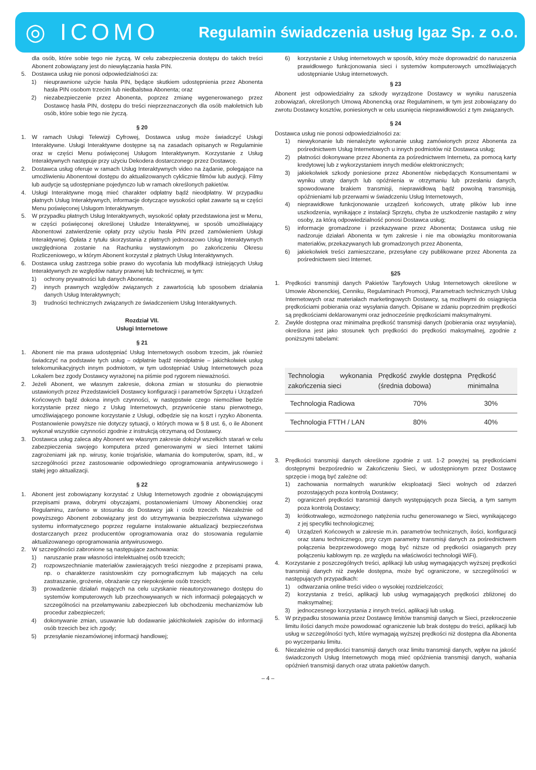◎ ICOMO
Regulamin świadczenia usług Igaz Sp. z o.o.
dla osób, które sobie tego nie życzą. W celu zabezpieczenia dostępu do takich treści Abonent zobowiązany jest do niewyłączania hasła PIN.
5. Dostawca usług nie ponosi odpowiedzialności za:
1) nieuprawnione użycie hasła PIN, będące skutkiem udostępnienia przez Abonenta hasła PIN osobom trzecim lub niedbalstwa Abonenta; oraz
2) niezabezpieczenie przez Abonenta, poprzez zmianę wygenerowanego przez Dostawcę hasła PIN, dostępu do treści nieprzeznaczonych dla osób małoletnich lub osób, które sobie tego nie życzą.
§ 20
1. W ramach Usługi Telewizji Cyfrowej, Dostawca usług może świadczyć Usługi Interaktywne. Usługi Interaktywne dostępne są na zasadach opisanych w Regulaminie oraz w części Menu poświęconej Usługom Interaktywnym. Korzystanie z Usług Interaktywnych następuje przy użyciu Dekodera dostarczonego przez Dostawcę.
2. Dostawca usług oferuje w ramach Usług Interaktywnych video na żądanie, polegające na umożliwieniu Abonentowi dostępu do aktualizowanych cyklicznie filmów lub audycji. Filmy lub audycje są udostępniane pojedynczo lub w ramach określonych pakietów.
4. Usługi Interaktywne mogą mieć charakter odpłatny bądź nieodpłatny. W przypadku płatnych Usług Interaktywnych, informacje dotyczące wysokości opłat zawarte są w części Menu poświęconej Usługom Interaktywnym.
5. W przypadku płatnych Usług Interaktywnych, wysokość opłaty przedstawiona jest w Menu, w części poświęconej określonej Usłudze Interaktywnej, w sposób umożliwiający Abonentowi zatwierdzenie opłaty przy użyciu hasła PIN przed zamówieniem Usługi Interaktywnej. Opłata z tytułu skorzystania z płatnych jednorazowo Usług Interaktywnych uwzględniona zostanie na Rachunku wystawionym po zakończeniu Okresu Rozliczeniowego, w którym Abonent korzystał z płatnych Usług Interaktywnych.
6. Dostawca usług zastrzega sobie prawo do wycofania lub modyfikacji istniejących Usług Interaktywnych ze względów natury prawnej lub technicznej, w tym:
1) ochrony prywatności lub danych Abonenta;
2) innych prawnych względów związanych z zawartością lub sposobem działania danych Usług Interaktywnych;
3) trudności technicznych związanych ze świadczeniem Usług Interaktywnych.
Rozdział VII.
Usługi Internetowe
§ 21
1. Abonent nie ma prawa udostępniać Usług Internetowych osobom trzecim, jak również świadczyć na podstawie tych usług – odpłatnie bądź nieodpłatnie – jakichkolwiek usług telekomunikacyjnych innym podmiotom, w tym udostępniać Usług Internetowych poza Lokalem bez zgody Dostawcy wyrażonej na piśmie pod rygorem nieważności.
2. Jeżeli Abonent, we własnym zakresie, dokona zmian w stosunku do pierwotnie ustawionych przez Przedstawicieli Dostawcy konfiguracji i parametrów Sprzętu i Urządzeń Końcowych bądź dokona innych czynności, w następstwie czego niemożliwe będzie korzystanie przez niego z Usług Internetowych, przywrócenie stanu pierwotnego, umożliwiającego ponowne korzystanie z Usługi, odbędzie się na koszt i ryzyko Abonenta. Postanowienie powyższe nie dotyczy sytuacji, o których mowa w § 8 ust. 6, o ile Abonent wykonał wszystkie czynności zgodnie z instrukcją otrzymaną od Dostawcy.
3. Dostawca usług zaleca aby Abonent we własnym zakresie dołożył wszelkich starań w celu zabezpieczenia swojego komputera przed generowanymi w sieci Internet takimi zagrożeniami jak np. wirusy, konie trojańskie, włamania do komputerów, spam, itd., w szczególności przez zastosowanie odpowiedniego oprogramowania antywirusowego i stałej jego aktualizacji.
§ 22
1. Abonent jest zobowiązany korzystać z Usług Internetowych zgodnie z obowiązującymi przepisami prawa, dobrymi obyczajami, postanowieniami Umowy Abonenckiej oraz Regulaminu, zarówno w stosunku do Dostawcy jak i osób trzecich. Niezależnie od powyższego Abonent zobowiązany jest do utrzymywania bezpieczeństwa używanego systemu informatycznego poprzez regularne instalowanie aktualizacji bezpieczeństwa dostarczanych przez producentów oprogramowania oraz do stosowania regularnie aktualizowanego oprogramowania antywirusowego.
2. W szczególności zabronione są następujące zachowania:
1) naruszanie praw własności intelektualnej osób trzecich;
2) rozpowszechnianie materiałów zawierających treści niezgodne z przepisami prawa, np. o charakterze rasistowskim czy pornograficznym lub mających na celu zastraszanie, grożenie, obrażanie czy niepokojenie osób trzecich;
3) prowadzenie działań mających na celu uzyskanie nieautoryzowanego dostępu do systemów komputerowych lub przechowywanych w nich informacji polegających w szczególności na przełamywaniu zabezpieczeń lub obchodzeniu mechanizmów lub procedur zabezpieczeń;
4) dokonywanie zmian, usuwanie lub dodawanie jakichkolwiek zapisów do informacji osób trzecich bez ich zgody;
5) przesyłanie niezamówionej informacji handlowej;
6) korzystanie z Usług internetowych w sposób, który może doprowadzić do naruszenia prawidłowego funkcjonowania sieci i systemów komputerowych umożliwiających udostępnianie Usług internetowych.
§ 23
Abonent jest odpowiedzialny za szkody wyrządzone Dostawcy w wyniku naruszenia zobowiązań, określonych Umową Abonencką oraz Regulaminem, w tym jest zobowiązany do zwrotu Dostawcy kosztów, poniesionych w celu usunięcia nieprawidłowości z tym związanych.
§ 24
Dostawca usług nie ponosi odpowiedzialności za:
1) niewykonanie lub nienależyte wykonanie usług zamówionych przez Abonenta za pośrednictwem Usług Internetowych u innych podmiotów niż Dostawca usług;
2) płatności dokonywane przez Abonenta za pośrednictwem Internetu, za pomocą karty kredytowej lub z wykorzystaniem innych mediów elektronicznych;
3) jakiekolwiek szkody poniesione przez Abonentów niebędących Konsumentami w wyniku utraty danych lub opóźnienia w otrzymaniu lub przesłaniu danych, spowodowane brakiem transmisji, nieprawidłową bądź powolną transmisją, opóźnieniami lub przerwami w świadczeniu Usług Internetowych,
4) nieprawidłowe funkcjonowanie urządzeń końcowych, utratę plików lub inne uszkodzenia, wynikające z instalacji Sprzętu, chyba że uszkodzenie nastąpiło z winy osoby, za którą odpowiedzialność ponosi Dostawca usług;
5) informacje gromadzone i przekazywane przez Abonenta; Dostawca usług nie nadzoruje działań Abonenta w tym zakresie i nie ma obowiązku monitorowania materiałów, przekazywanych lub gromadzonych przez Abonenta,
6) jakiekolwiek treści zamieszczane, przesyłane czy publikowane przez Abonenta za pośrednictwem sieci Internet.
§25
1. Prędkości transmisji danych Pakietów Taryfowych Usług Internetowych określone w Umowie Abonenckiej, Cenniku, Regulaminach Promocji, Parametrach technicznych Usług Internetowych oraz materiałach marketingowych Dostawcy, są możliwymi do osiągnięcia prędkościami pobierania oraz wysyłania danych. Opisane w zdaniu poprzednim prędkości są prędkościami deklarowanymi oraz jednocześnie prędkościami maksymalnymi.
2. Zwykle dostępna oraz minimalna prędkość transmisji danych (pobierania oraz wysyłania), określona jest jako stosunek tych prędkości do prędkości maksymalnej, zgodnie z poniższymi tabelami:
| Technologia wykonania zakończenia sieci | Prędkość zwykle dostępna (średnia dobowa) | Prędkość minimalna |
| --- | --- | --- |
| Technologia Radiowa | 70% | 30% |
| Technologia FTTH / LAN | 80% | 40% |
3. Prędkości transmisji danych określone zgodnie z ust. 1-2 powyżej są prędkościami dostępnymi bezpośrednio w Zakończeniu Sieci, w udostępnionym przez Dostawcę sprzęcie i mogą być zależne od:
1) zachowania normalnych warunków eksploatacji Sieci wolnych od zdarzeń pozostających poza kontrolą Dostawcy;
2) ograniczeń prędkości transmisji danych występujących poza Siecią, a tym samym poza kontrolą Dostawcy;
3) krótkotrwałego, wzmożonego natężenia ruchu generowanego w Sieci, wynikającego z jej specyfiki technologicznej;
4) Urządzeń Końcowych w zakresie m.in. parametrów technicznych, ilości, konfiguracji oraz stanu technicznego, przy czym parametry transmisji danych za pośrednictwem połączenia bezprzewodowego mogą być niższe od prędkości osiąganych przy połączeniu kablowym np. ze względu na właściwości technologii WiFi).
4. Korzystanie z poszczególnych treści, aplikacji lub usług wymagających wyższej prędkości transmisji danych niż zwykle dostępna, może być ograniczone, w szczególności w następujących przypadkach:
1) odtwarzania online treści video o wysokiej rozdzielczości;
2) korzystania z treści, aplikacji lub usług wymagających prędkości zbliżonej do maksymalnej;
3) jednoczesnego korzystania z innych treści, aplikacji lub usług.
5. W przypadku stosowania przez Dostawcę limitów transmisji danych w Sieci, przekroczenie limitu ilości danych może powodować ograniczenie lub brak dostępu do treści, aplikacji lub usług w szczególności tych, które wymagają wyższej prędkości niż dostępna dla Abonenta po wyczerpaniu limitu.
6. Niezależnie od prędkości transmisji danych oraz limitu transmisji danych, wpływ na jakość świadczonych Usług Internetowych mogą mieć opóźnienia transmisji danych, wahania opóźnień transmisji danych oraz utrata pakietów danych.
– 4 –